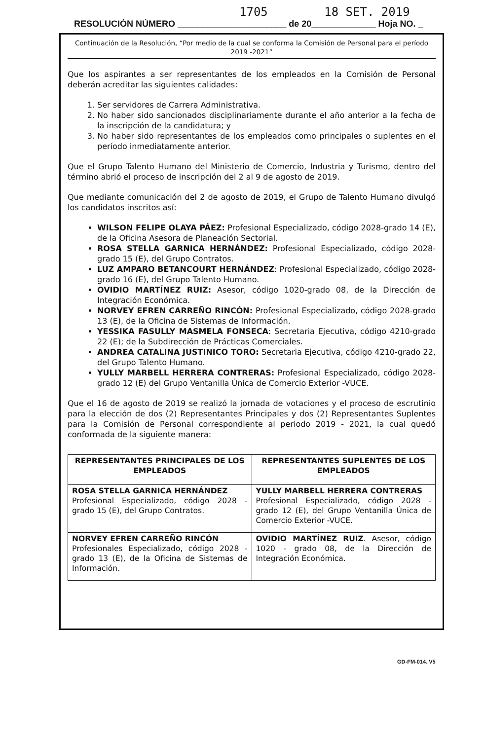1705 18 SET. 2019
RESOLUCIÓN NÚMERO ______________________ de 20_____________ Hoja NO. _
Continuación de la Resolución, “Por medio de la cual se conforma la Comisión de Personal para el período 2019 -2021”
Que los aspirantes a ser representantes de los empleados en la Comisión de Personal deberán acreditar las siguientes calidades:
1. Ser servidores de Carrera Administrativa.
2. No haber sido sancionados disciplinariamente durante el año anterior a la fecha de la inscripción de la candidatura; y
3. No haber sido representantes de los empleados como principales o suplentes en el período inmediatamente anterior.
Que el Grupo Talento Humano del Ministerio de Comercio, Industria y Turismo, dentro del término abrió el proceso de inscripción del 2 al 9 de agosto de 2019.
Que mediante comunicación del 2 de agosto de 2019, el Grupo de Talento Humano divulgó los candidatos inscritos así:
WILSON FELIPE OLAYA PÁEZ: Profesional Especializado, código 2028-grado 14 (E), de la Oficina Asesora de Planeación Sectorial.
ROSA STELLA GARNICA HERNÁNDEZ: Profesional Especializado, código 2028-grado 15 (E), del Grupo Contratos.
LUZ AMPARO BETANCOURT HERNÁNDEZ: Profesional Especializado, código 2028-grado 16 (E), del Grupo Talento Humano.
OVIDIO MARTÍNEZ RUIZ: Asesor, código 1020-grado 08, de la Dirección de Integración Económica.
NORVEY EFREN CARREÑO RINCÓN: Profesional Especializado, código 2028-grado 13 (E), de la Oficina de Sistemas de Información.
YESSIKA FASULLY MASMELA FONSECA: Secretaria Ejecutiva, código 4210-grado 22 (E); de la Subdirección de Prácticas Comerciales.
ANDREA CATALINA JUSTINICO TORO: Secretaria Ejecutiva, código 4210-grado 22, del Grupo Talento Humano.
YULLY MARBELL HERRERA CONTRERAS: Profesional Especializado, código 2028-grado 12 (E) del Grupo Ventanilla Única de Comercio Exterior -VUCE.
Que el 16 de agosto de 2019 se realizó la jornada de votaciones y el proceso de escrutinio para la elección de dos (2) Representantes Principales y dos (2) Representantes Suplentes para la Comisión de Personal correspondiente al periodo 2019 - 2021, la cual quedó conformada de la siguiente manera:
| REPRESENTANTES PRINCIPALES DE LOS EMPLEADOS | REPRESENTANTES SUPLENTES DE LOS EMPLEADOS |
| --- | --- |
| ROSA STELLA GARNICA HERNÁNDEZ Profesional Especializado, código 2028 - grado 15 (E), del Grupo Contratos. | YULLY MARBELL HERRERA CONTRERAS Profesional Especializado, código 2028 - grado 12 (E), del Grupo Ventanilla Única de Comercio Exterior -VUCE. |
| NORVEY EFREN CARREÑO RINCÓN Profesionales Especializado, código 2028 - grado 13 (E), de la Oficina de Sistemas de Información. | OVIDIO MARTÍNEZ RUIZ . Asesor, código 1020 - grado 08, de la Dirección de Integración Económica. |
GD-FM-014. V5